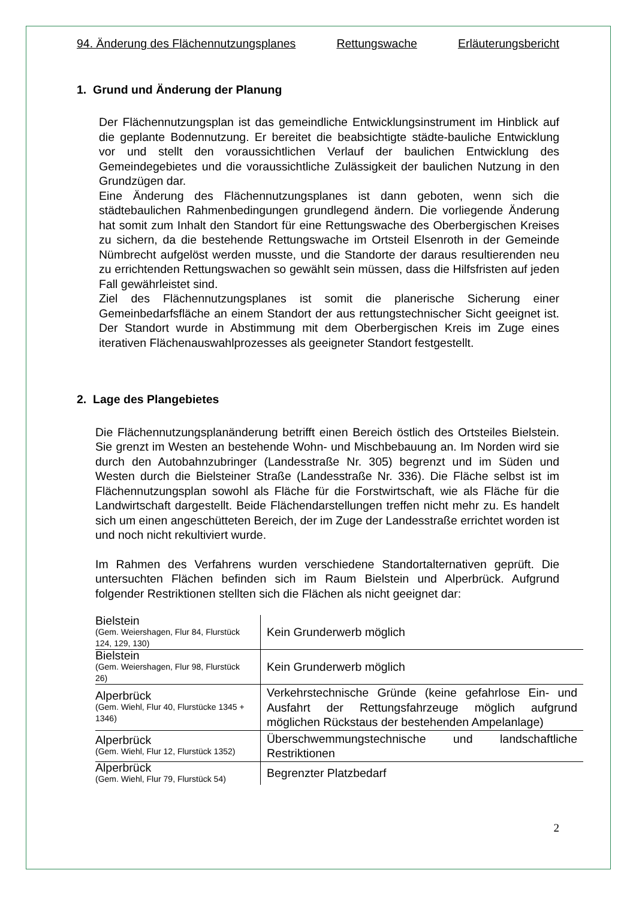94. Änderung des Flächennutzungsplanes Rettungswache Erläuterungsbericht
1. Grund und Änderung der Planung
Der Flächennutzungsplan ist das gemeindliche Entwicklungsinstrument im Hinblick auf die geplante Bodennutzung. Er bereitet die beabsichtigte städte-bauliche Entwicklung vor und stellt den voraussichtlichen Verlauf der baulichen Entwicklung des Gemeindegebietes und die voraussichtliche Zulässigkeit der baulichen Nutzung in den Grundzügen dar.
Eine Änderung des Flächennutzungsplanes ist dann geboten, wenn sich die städtebaulichen Rahmenbedingungen grundlegend ändern. Die vorliegende Änderung hat somit zum Inhalt den Standort für eine Rettungswache des Oberbergischen Kreises zu sichern, da die bestehende Rettungswache im Ortsteil Elsenroth in der Gemeinde Nümbrecht aufgelöst werden musste, und die Standorte der daraus resultierenden neu zu errichtenden Rettungswachen so gewählt sein müssen, dass die Hilfsfristen auf jeden Fall gewährleistet sind.
Ziel des Flächennutzungsplanes ist somit die planerische Sicherung einer Gemeinbedarfsfläche an einem Standort der aus rettungstechnischer Sicht geeignet ist. Der Standort wurde in Abstimmung mit dem Oberbergischen Kreis im Zuge eines iterativen Flächenauswahlprozesses als geeigneter Standort festgestellt.
2. Lage des Plangebietes
Die Flächennutzungsplanänderung betrifft einen Bereich östlich des Ortsteiles Bielstein. Sie grenzt im Westen an bestehende Wohn- und Mischbebauung an. Im Norden wird sie durch den Autobahnzubringer (Landesstraße Nr. 305) begrenzt und im Süden und Westen durch die Bielsteiner Straße (Landesstraße Nr. 336). Die Fläche selbst ist im Flächennutzungsplan sowohl als Fläche für die Forstwirtschaft, wie als Fläche für die Landwirtschaft dargestellt. Beide Flächendarstellungen treffen nicht mehr zu. Es handelt sich um einen angeschütteten Bereich, der im Zuge der Landesstraße errichtet worden ist und noch nicht rekultiviert wurde.
Im Rahmen des Verfahrens wurden verschiedene Standortalternativen geprüft. Die untersuchten Flächen befinden sich im Raum Bielstein und Alperbrück. Aufgrund folgender Restriktionen stellten sich die Flächen als nicht geeignet dar:
| Bielstein (Gem. Weiershagen, Flur 84, Flurstück 124, 129, 130) | Kein Grunderwerb möglich |
| Bielstein (Gem. Weiershagen, Flur 98, Flurstück 26) | Kein Grunderwerb möglich |
| Alperbrück (Gem. Wiehl, Flur 40, Flurstücke 1345 + 1346) | Verkehrstechnische Gründe (keine gefahrlose Ein- und Ausfahrt der Rettungsfahrzeuge möglich aufgrund möglichen Rückstaus der bestehenden Ampelanlage) |
| Alperbrück (Gem. Wiehl, Flur 12, Flurstück 1352) | Überschwemmungstechnische und landschaftliche Restriktionen |
| Alperbrück (Gem. Wiehl, Flur 79, Flurstück 54) | Begrenzter Platzbedarf |
2